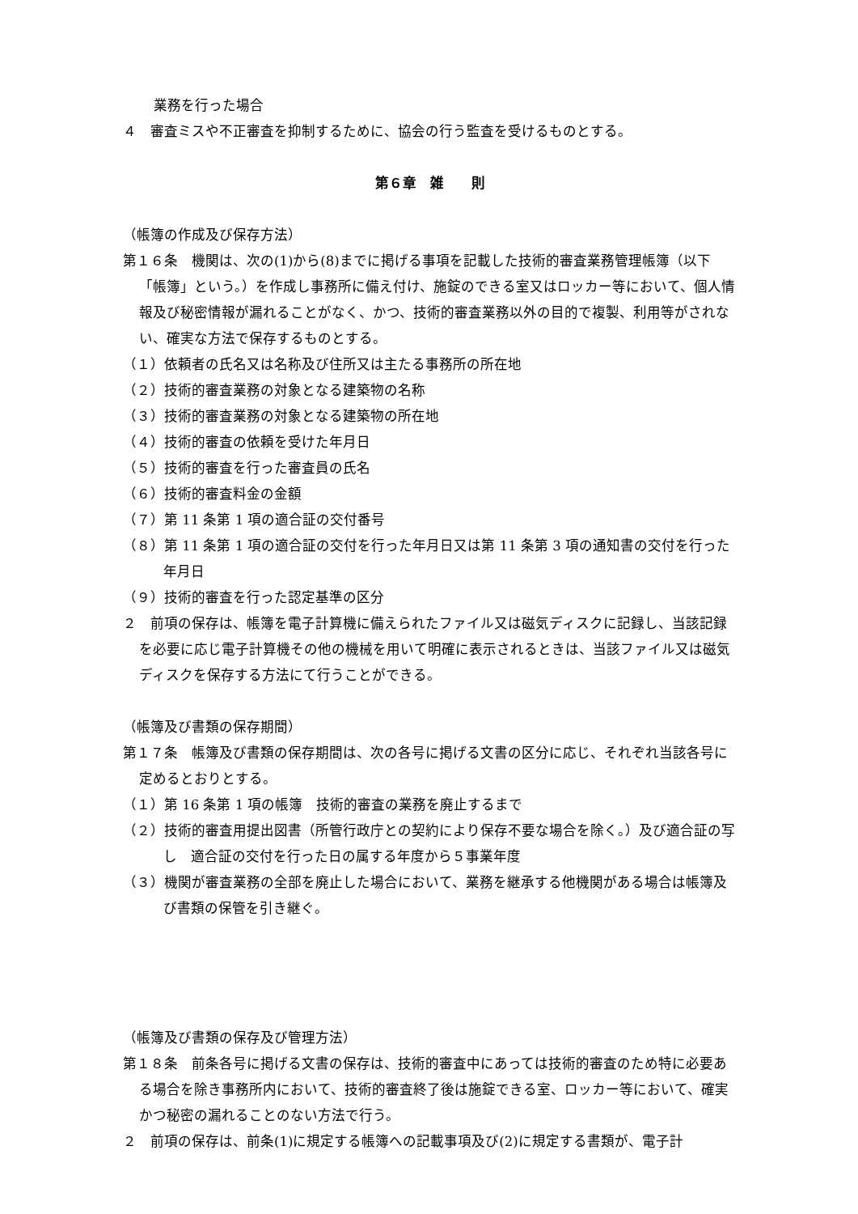業務を行った場合
４　審査ミスや不正審査を抑制するために、協会の行う監査を受けるものとする。
第６章　雑　　則
（帳簿の作成及び保存方法）
第１６条　機関は、次の(1)から(8)までに掲げる事項を記載した技術的審査業務管理帳簿（以下「帳簿」という。）を作成し事務所に備え付け、施錠のできる室又はロッカー等において、個人情報及び秘密情報が漏れることがなく、かつ、技術的審査業務以外の目的で複製、利用等がされない、確実な方法で保存するものとする。
（１）依頼者の氏名又は名称及び住所又は主たる事務所の所在地
（２）技術的審査業務の対象となる建築物の名称
（３）技術的審査業務の対象となる建築物の所在地
（４）技術的審査の依頼を受けた年月日
（５）技術的審査を行った審査員の氏名
（６）技術的審査料金の金額
（７）第 11 条第 1 項の適合証の交付番号
（８）第 11 条第 1 項の適合証の交付を行った年月日又は第 11 条第 3 項の通知書の交付を行った年月日
（９）技術的審査を行った認定基準の区分
２　前項の保存は、帳簿を電子計算機に備えられたファイル又は磁気ディスクに記録し、当該記録を必要に応じ電子計算機その他の機械を用いて明確に表示されるときは、当該ファイル又は磁気ディスクを保存する方法にて行うことができる。
（帳簿及び書類の保存期間）
第１７条　帳簿及び書類の保存期間は、次の各号に掲げる文書の区分に応じ、それぞれ当該各号に定めるとおりとする。
（１）第 16 条第 1 項の帳簿　技術的審査の業務を廃止するまで
（２）技術的審査用提出図書（所管行政庁との契約により保存不要な場合を除く。）及び適合証の写し　適合証の交付を行った日の属する年度から５事業年度
（３）機関が審査業務の全部を廃止した場合において、業務を継承する他機関がある場合は帳簿及び書類の保管を引き継ぐ。
（帳簿及び書類の保存及び管理方法）
第１８条　前条各号に掲げる文書の保存は、技術的審査中にあっては技術的審査のため特に必要ある場合を除き事務所内において、技術的審査終了後は施錠できる室、ロッカー等において、確実かつ秘密の漏れることのない方法で行う。
２　前項の保存は、前条(1)に規定する帳簿への記載事項及び(2)に規定する書類が、電子計